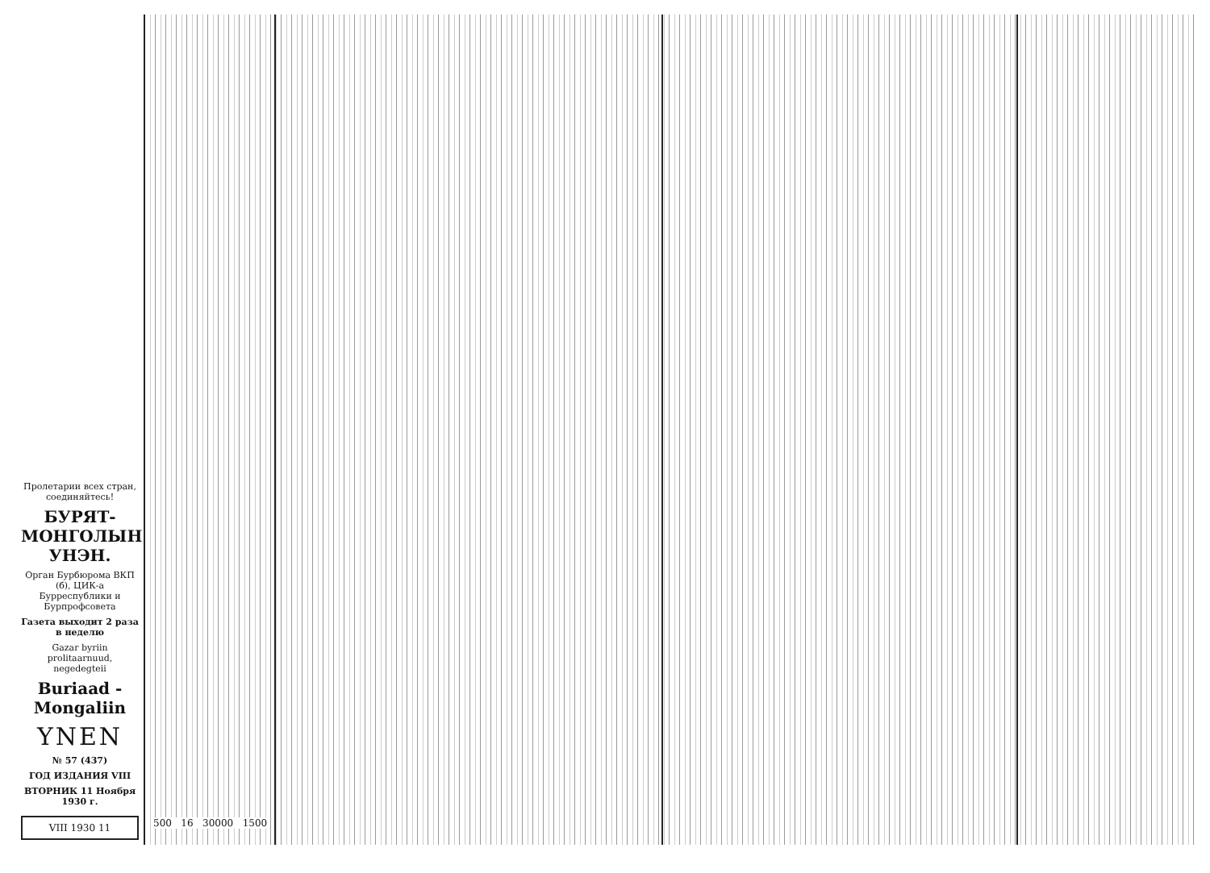Пролетарии всех стран, соединяйтесь!
БУРЯТ-МОНГОЛЫН УНЭН.
Орган Бурбюрома ВКП (б), ЦИК-а Бурреспублики и Бурпрофсовета
Газета выходит 2 раза в неделю
Gazar byriin prolitaarnuud, negedegteii
Buriaad - Mongaliin
YNEN
№ 57 (437)
ГОД ИЗДАНИЯ VIII
ВТОРНИК 11 Ноября 1930 г.
VIII 1930 11
500 16 30000 1500